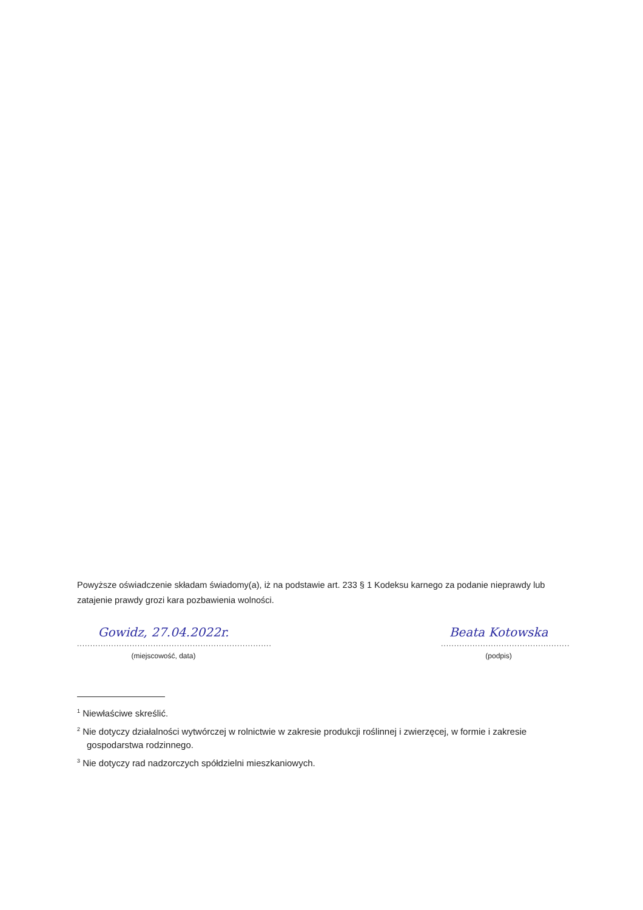Powyższe oświadczenie składam świadomy(a), iż na podstawie art. 233 § 1 Kodeksu karnego za podanie nieprawdy lub zatajenie prawdy grozi kara pozbawienia wolności.
Gowidz, 27.04.2022r.
..........................................................................
(miejscowość, data)
Beata Kotowska
.................................................
(podpis)
<sup>1</sup> Niewłaściwe skreślić.
<sup>2</sup> Nie dotyczy działalności wytwórczej w rolnictwie w zakresie produkcji roślinnej i zwierzęcej, w formie i zakresie gospodarstwa rodzinnego.
<sup>3</sup> Nie dotyczy rad nadzorczych spółdzielni mieszkaniowych.